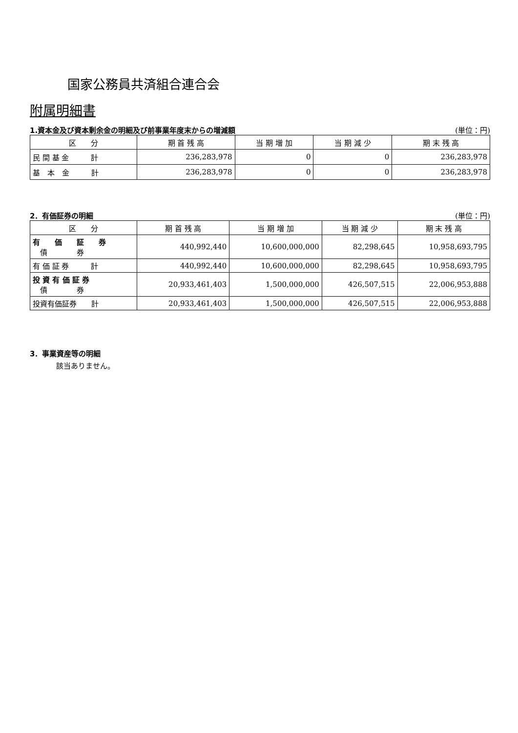国家公務員共済組合連合会
附属明細書
1.資本金及び資本剰余金の明細及び前事業年度末からの増減額 (単位：円)
| 区 分 | 期 首 残 高 | 当 期 増 加 | 当 期 減 少 | 期 末 残 高 |
| --- | --- | --- | --- | --- |
| 民 間 基 金 計 | 236,283,978 | 0 | 0 | 236,283,978 |
| 基 本 金 計 | 236,283,978 | 0 | 0 | 236,283,978 |
2．有価証券の明細 (単位：円)
| 区 分 | 期 首 残 高 | 当 期 増 加 | 当 期 減 少 | 期 末 残 高 |
| --- | --- | --- | --- | --- |
| 有 価 証 券 債 券 | 440,992,440 | 10,600,000,000 | 82,298,645 | 10,958,693,795 |
| 有 価 証 券 計 | 440,992,440 | 10,600,000,000 | 82,298,645 | 10,958,693,795 |
| 投 資 有 価 証 券 債 券 | 20,933,461,403 | 1,500,000,000 | 426,507,515 | 22,006,953,888 |
| 投資有価証券 計 | 20,933,461,403 | 1,500,000,000 | 426,507,515 | 22,006,953,888 |
3．事業資産等の明細
該当ありません。